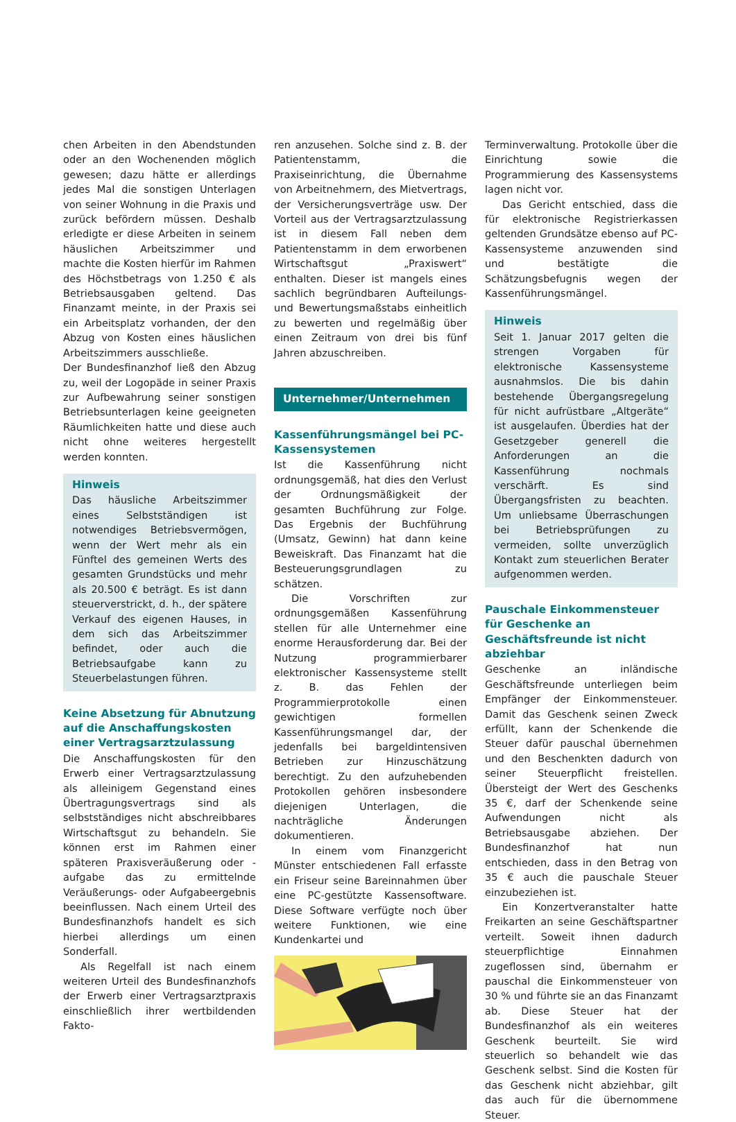chen Arbeiten in den Abendstunden oder an den Wochenenden möglich gewesen; dazu hätte er allerdings jedes Mal die sonstigen Unterlagen von seiner Wohnung in die Praxis und zurück befördern müssen. Deshalb erledigte er diese Arbeiten in seinem häuslichen Arbeitszimmer und machte die Kosten hierfür im Rahmen des Höchstbetrags von 1.250 € als Betriebsausgaben geltend. Das Finanzamt meinte, in der Praxis sei ein Arbeitsplatz vorhanden, der den Abzug von Kosten eines häuslichen Arbeitszimmers ausschließe.
Der Bundesfinanzhof ließ den Abzug zu, weil der Logopäde in seiner Praxis zur Aufbewahrung seiner sonstigen Betriebsunterlagen keine geeigneten Räumlichkeiten hatte und diese auch nicht ohne weiteres hergestellt werden konnten.
Hinweis
Das häusliche Arbeitszimmer eines Selbstständigen ist notwendiges Betriebsvermögen, wenn der Wert mehr als ein Fünftel des gemeinen Werts des gesamten Grundstücks und mehr als 20.500 € beträgt. Es ist dann steuerverstrickt, d. h., der spätere Verkauf des eigenen Hauses, in dem sich das Arbeitszimmer befindet, oder auch die Betriebsaufgabe kann zu Steuerbelastungen führen.
Keine Absetzung für Abnutzung auf die Anschaffungskosten einer Vertragsarztzulassung
Die Anschaffungskosten für den Erwerb einer Vertragsarztzulassung als alleinigem Gegenstand eines Übertragungsvertrags sind als selbstständiges nicht abschreibbares Wirtschaftsgut zu behandeln. Sie können erst im Rahmen einer späteren Praxisveräußerung oder -aufgabe das zu ermittelnde Veräußerungs- oder Aufgabeergebnis beeinflussen. Nach einem Urteil des Bundesfinanzhofs handelt es sich hierbei allerdings um einen Sonderfall.
Als Regelfall ist nach einem weiteren Urteil des Bundesfinanzhofs der Erwerb einer Vertragsarztpraxis einschließlich ihrer wertbildenden Fakto-
ren anzusehen. Solche sind z. B. der Patientenstamm, die Praxiseinrichtung, die Übernahme von Arbeitnehmern, des Mietvertrags, der Versicherungsverträge usw. Der Vorteil aus der Vertragsarztzulassung ist in diesem Fall neben dem Patientenstamm in dem erworbenen Wirtschaftsgut „Praxiswert“ enthalten. Dieser ist mangels eines sachlich begründbaren Aufteilungs- und Bewertungsmaßstabs einheitlich zu bewerten und regelmäßig über einen Zeitraum von drei bis fünf Jahren abzuschreiben.
Unternehmer/Unternehmen
Kassenführungsmängel bei PC-Kassensystemen
Ist die Kassenführung nicht ordnungsgemäß, hat dies den Verlust der Ordnungsmäßigkeit der gesamten Buchführung zur Folge. Das Ergebnis der Buchführung (Umsatz, Gewinn) hat dann keine Beweiskraft. Das Finanzamt hat die Besteuerungsgrundlagen zu schätzen.
Die Vorschriften zur ordnungsgemäßen Kassenführung stellen für alle Unternehmer eine enorme Herausforderung dar. Bei der Nutzung programmierbarer elektronischer Kassensysteme stellt z. B. das Fehlen der Programmierprotokolle einen gewichtigen formellen Kassenführungsmangel dar, der jedenfalls bei bargeldintensiven Betrieben zur Hinzuschätzung berechtigt. Zu den aufzuhebenden Protokollen gehören insbesondere diejenigen Unterlagen, die nachträgliche Änderungen dokumentieren.
In einem vom Finanzgericht Münster entschiedenen Fall erfasste ein Friseur seine Bareinnahmen über eine PC-gestützte Kassensoftware. Diese Software verfügte noch über weitere Funktionen, wie eine Kundenkartei und
Terminverwaltung. Protokolle über die Einrichtung sowie die Programmierung des Kassensystems lagen nicht vor.
Das Gericht entschied, dass die für elektronische Registrierkassen geltenden Grundsätze ebenso auf PC-Kassensysteme anzuwenden sind und bestätigte die Schätzungsbefugnis wegen der Kassenführungsmängel.
Hinweis
Seit 1. Januar 2017 gelten die strengen Vorgaben für elektronische Kassensysteme ausnahmslos. Die bis dahin bestehende Übergangsregelung für nicht aufrüstbare „Altgeräte“ ist ausgelaufen. Überdies hat der Gesetzgeber generell die Anforderungen an die Kassenführung nochmals verschärft. Es sind Übergangsfristen zu beachten. Um unliebsame Überraschungen bei Betriebsprüfungen zu vermeiden, sollte unverzüglich Kontakt zum steuerlichen Berater aufgenommen werden.
Pauschale Einkommensteuer für Geschenke an Geschäftsfreunde ist nicht abziehbar
Geschenke an inländische Geschäftsfreunde unterliegen beim Empfänger der Einkommensteuer. Damit das Geschenk seinen Zweck erfüllt, kann der Schenkende die Steuer dafür pauschal übernehmen und den Beschenkten dadurch von seiner Steuerpflicht freistellen. Übersteigt der Wert des Geschenks 35 €, darf der Schenkende seine Aufwendungen nicht als Betriebsausgabe abziehen. Der Bundesfinanzhof hat nun entschieden, dass in den Betrag von 35 € auch die pauschale Steuer einzubeziehen ist.
Ein Konzertveranstalter hatte Freikarten an seine Geschäftspartner verteilt. Soweit ihnen dadurch steuerpflichtige Einnahmen zugeflossen sind, übernahm er pauschal die Einkommensteuer von 30 % und führte sie an das Finanzamt ab. Diese Steuer hat der Bundesfinanzhof als ein weiteres Geschenk beurteilt. Sie wird steuerlich so behandelt wie das Geschenk selbst. Sind die Kosten für das Geschenk nicht abziehbar, gilt das auch für die übernommene Steuer.